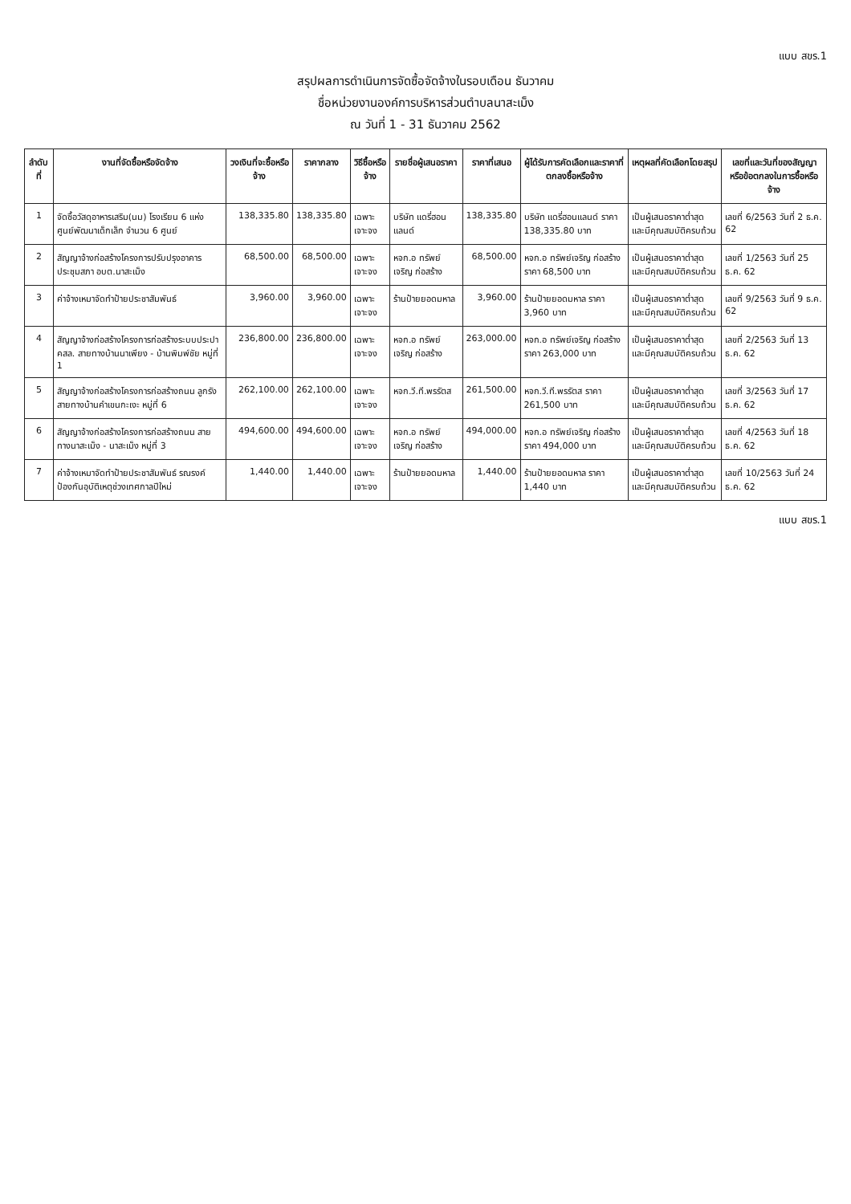แบบ สขร.1
สรุปผลการดำเนินการจัดซื้อจัดจ้างในรอบเดือน ธันวาคม
ชื่อหน่วยงานองค์การบริหารส่วนตำบลนาสะเม็ง
ณ วันที่ 1 - 31 ธันวาคม 2562
| ลำดับที่ | งานที่จัดซื้อหรือจัดจ้าง | วงเงินที่จะซื้อหรือจ้าง | ราคากลาง | วิธีซื้อหรือจ้าง | รายชื่อผู้เสนอราคา | ราคาที่เสนอ | ผู้ได้รับการคัดเลือกและราคาที่ตกลงซื้อหรือจ้าง | เหตุผลที่คัดเลือกโดยสรุป | เลขที่และวันที่ของสัญญาหรือข้อตกลงในการซื้อหรือจ้าง |
| --- | --- | --- | --- | --- | --- | --- | --- | --- | --- |
| 1 | จัดซื้อวัสดุอาหารเสริม(นม) โรงเรียน 6 แห่ง ศูนย์พัฒนาเด็กเล็ก จำนวน 6 ศูนย์ | 138,335.80 | 138,335.80 | เฉพาะเจาะจง | บริษัท แดรี่ฮอนแลนด์ | 138,335.80 | บริษัท แดรี่ฮอนแลนด์ ราคา 138,335.80 บาท | เป็นผู้เสนอราคาต่ำสุด และมีคุณสมบัติครบถ้วน | เลขที่ 6/2563 วันที่ 2 ธ.ค. 62 |
| 2 | สัญญาจ้างก่อสร้างโครงการปรับปรุงอาคารประชุมสภา อบต.นาสะเม็ง | 68,500.00 | 68,500.00 | เฉพาะเจาะจง | หจก.อ ทรัพย์เจริญ ก่อสร้าง | 68,500.00 | หจก.อ ทรัพย์เจริญ ก่อสร้าง ราคา 68,500 บาท | เป็นผู้เสนอราคาต่ำสุด และมีคุณสมบัติครบถ้วน | เลขที่ 1/2563 วันที่ 25 ธ.ค. 62 |
| 3 | ค่าจ้างเหมาจัดทำป้ายประชาสัมพันธ์ | 3,960.00 | 3,960.00 | เฉพาะเจาะจง | ร้านป้ายยอดมหาล | 3,960.00 | ร้านป้ายยอดมหาล ราคา 3,960 บาท | เป็นผู้เสนอราคาต่ำสุด และมีคุณสมบัติครบถ้วน | เลขที่ 9/2563 วันที่ 9 ธ.ค. 62 |
| 4 | สัญญาจ้างก่อสร้างโครงการก่อสร้างระบบประปา คสล. สายทางบ้านนาเพียง - บ้านพิมพ์ชัย หมู่ที่ 1 | 236,800.00 | 236,800.00 | เฉพาะเจาะจง | หจก.อ ทรัพย์เจริญ ก่อสร้าง | 263,000.00 | หจก.อ ทรัพย์เจริญ ก่อสร้าง ราคา 263,000 บาท | เป็นผู้เสนอราคาต่ำสุด และมีคุณสมบัติครบถ้วน | เลขที่ 2/2563 วันที่ 13 ธ.ค. 62 |
| 5 | สัญญาจ้างก่อสร้างโครงการก่อสร้างถนน ลูกรังสายทางบ้านคำเขนกะเงะ หมู่ที่ 6 | 262,100.00 | 262,100.00 | เฉพาะเจาะจง | หจก.วี.ที.พรรัตส | 261,500.00 | หจก.วี.ที.พรรัตส ราคา 261,500 บาท | เป็นผู้เสนอราคาต่ำสุด และมีคุณสมบัติครบถ้วน | เลขที่ 3/2563 วันที่ 17 ธ.ค. 62 |
| 6 | สัญญาจ้างก่อสร้างโครงการก่อสร้างถนน สายทางนาสะเม็ง - นาสะเม็ง หมู่ที่ 3 | 494,600.00 | 494,600.00 | เฉพาะเจาะจง | หจก.อ ทรัพย์เจริญ ก่อสร้าง | 494,000.00 | หจก.อ ทรัพย์เจริญ ก่อสร้าง ราคา 494,000 บาท | เป็นผู้เสนอราคาต่ำสุด และมีคุณสมบัติครบถ้วน | เลขที่ 4/2563 วันที่ 18 ธ.ค. 62 |
| 7 | ค่าจ้างเหมาจัดทำป้ายประชาสัมพันธ์ รณรงค์ป้องกันอุบัติเหตุช่วงเทศกาลปีใหม่ | 1,440.00 | 1,440.00 | เฉพาะเจาะจง | ร้านป้ายยอดมหาล | 1,440.00 | ร้านป้ายยอดมหาล ราคา 1,440 บาท | เป็นผู้เสนอราคาต่ำสุด และมีคุณสมบัติครบถ้วน | เลขที่ 10/2563 วันที่ 24 ธ.ค. 62 |
แบบ สขร.1